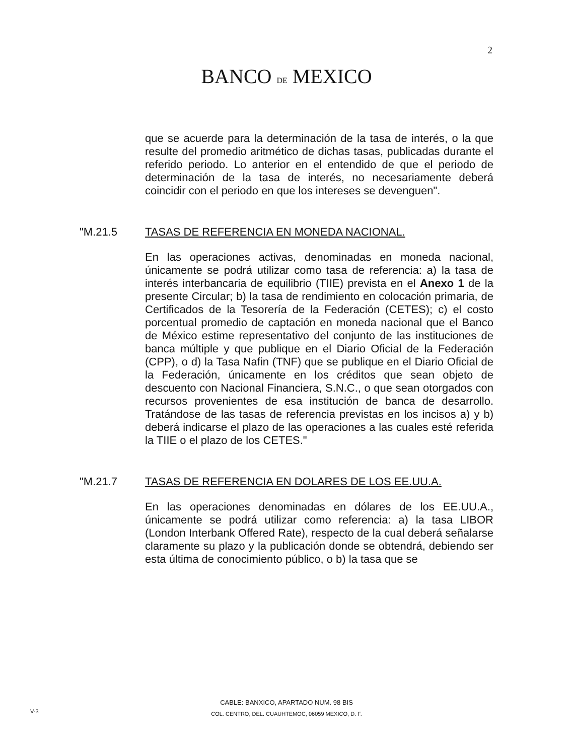2
BANCO DE MEXICO
que se acuerde para la determinación de la tasa de interés, o la que resulte del promedio aritmético de dichas tasas, publicadas durante el referido periodo. Lo anterior en el entendido de que el periodo de determinación de la tasa de interés, no necesariamente deberá coincidir con el periodo en que los intereses se devenguen".
"M.21.5 TASAS DE REFERENCIA EN MONEDA NACIONAL.
En las operaciones activas, denominadas en moneda nacional, únicamente se podrá utilizar como tasa de referencia: a) la tasa de interés interbancaria de equilibrio (TIIE) prevista en el Anexo 1 de la presente Circular; b) la tasa de rendimiento en colocación primaria, de Certificados de la Tesorería de la Federación (CETES); c) el costo porcentual promedio de captación en moneda nacional que el Banco de México estime representativo del conjunto de las instituciones de banca múltiple y que publique en el Diario Oficial de la Federación (CPP), o d) la Tasa Nafin (TNF) que se publique en el Diario Oficial de la Federación, únicamente en los créditos que sean objeto de descuento con Nacional Financiera, S.N.C., o que sean otorgados con recursos provenientes de esa institución de banca de desarrollo. Tratándose de las tasas de referencia previstas en los incisos a) y b) deberá indicarse el plazo de las operaciones a las cuales esté referida la TIIE o el plazo de los CETES."
"M.21.7 TASAS DE REFERENCIA EN DOLARES DE LOS EE.UU.A.
En las operaciones denominadas en dólares de los EE.UU.A., únicamente se podrá utilizar como referencia: a) la tasa LIBOR (London Interbank Offered Rate), respecto de la cual deberá señalarse claramente su plazo y la publicación donde se obtendrá, debiendo ser esta última de conocimiento público, o b) la tasa que se
CABLE: BANXICO, APARTADO NUM. 98 BIS
COL. CENTRO, DEL. CUAUHTEMOC, 06059 MEXICO, D. F.
V-3